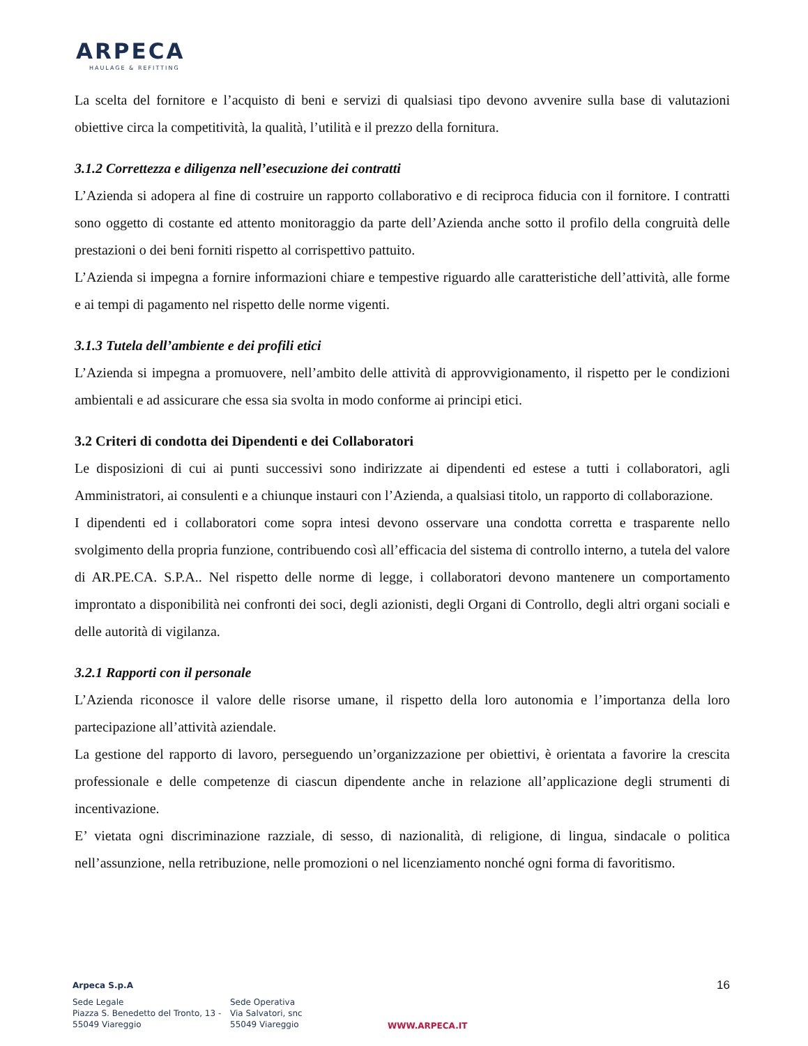ARPECA
HAULAGE & REFITTING
La scelta del fornitore e l’acquisto di beni e servizi di qualsiasi tipo devono avvenire sulla base di valutazioni obiettive circa la competitività, la qualità, l’utilità e il prezzo della fornitura.
3.1.2 Correttezza e diligenza nell’esecuzione dei contratti
L’Azienda si adopera al fine di costruire un rapporto collaborativo e di reciproca fiducia con il fornitore. I contratti sono oggetto di costante ed attento monitoraggio da parte dell’Azienda anche sotto il profilo della congruità delle prestazioni o dei beni forniti rispetto al corrispettivo pattuito.
L’Azienda si impegna a fornire informazioni chiare e tempestive riguardo alle caratteristiche dell’attività, alle forme e ai tempi di pagamento nel rispetto delle norme vigenti.
3.1.3 Tutela dell’ambiente e dei profili etici
L’Azienda si impegna a promuovere, nell’ambito delle attività di approvvigionamento, il rispetto per le condizioni ambientali e ad assicurare che essa sia svolta in modo conforme ai principi etici.
3.2 Criteri di condotta dei Dipendenti e dei Collaboratori
Le disposizioni di cui ai punti successivi sono indirizzate ai dipendenti ed estese a tutti i collaboratori, agli Amministratori, ai consulenti e a chiunque instauri con l’Azienda, a qualsiasi titolo, un rapporto di collaborazione.
I dipendenti ed i collaboratori come sopra intesi devono osservare una condotta corretta e trasparente nello svolgimento della propria funzione, contribuendo così all’efficacia del sistema di controllo interno, a tutela del valore di AR.PE.CA. S.P.A.. Nel rispetto delle norme di legge, i collaboratori devono mantenere un comportamento improntato a disponibilità nei confronti dei soci, degli azionisti, degli Organi di Controllo, degli altri organi sociali e delle autorità di vigilanza.
3.2.1 Rapporti con il personale
L’Azienda riconosce il valore delle risorse umane, il rispetto della loro autonomia e l’importanza della loro partecipazione all’attività aziendale.
La gestione del rapporto di lavoro, perseguendo un’organizzazione per obiettivi, è orientata a favorire la crescita professionale e delle competenze di ciascun dipendente anche in relazione all’applicazione degli strumenti di incentivazione.
E’ vietata ogni discriminazione razziale, di sesso, di nazionalità, di religione, di lingua, sindacale o politica nell’assunzione, nella retribuzione, nelle promozioni o nel licenziamento nonché ogni forma di favoritismo.
16
Arpeca S.p.A
Sede Legale
Piazza S. Benedetto del Tronto, 13 -
55049 Viareggio
Sede Operativa
Via Salvatori, snc
55049 Viareggio
WWW.ARPECA.IT